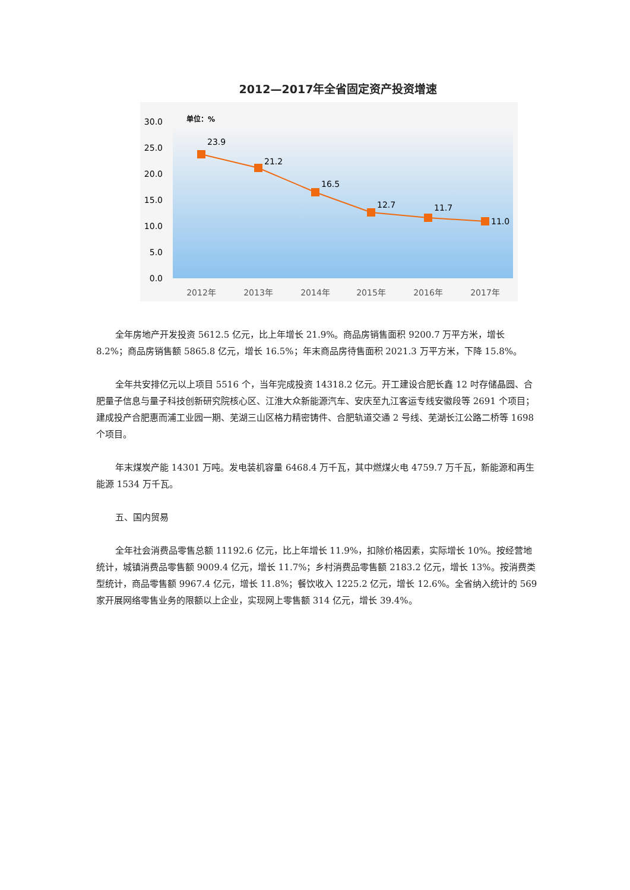2012—2017年全省固定资产投资增速
单位：%
30.0
25.0
20.0
15.0
10.0
5.0
0.0
23.9
21.2
16.5
12.7
11.7
11.0
2012年
2013年
2014年
2015年
2016年
2017年
全年房地产开发投资 5612.5 亿元，比上年增长 21.9%。商品房销售面积 9200.7 万平方米，增长 8.2%；商品房销售额 5865.8 亿元，增长 16.5%；年末商品房待售面积 2021.3 万平方米，下降 15.8%。
全年共安排亿元以上项目 5516 个，当年完成投资 14318.2 亿元。开工建设合肥长鑫 12 吋存储晶圆、合肥量子信息与量子科技创新研究院核心区、江淮大众新能源汽车、安庆至九江客运专线安徽段等 2691 个项目；建成投产合肥惠而浦工业园一期、芜湖三山区格力精密铸件、合肥轨道交通 2 号线、芜湖长江公路二桥等 1698 个项目。
年末煤炭产能 14301 万吨。发电装机容量 6468.4 万千瓦，其中燃煤火电 4759.7 万千瓦，新能源和再生能源 1534 万千瓦。
五、国内贸易
全年社会消费品零售总额 11192.6 亿元，比上年增长 11.9%，扣除价格因素，实际增长 10%。按经营地统计，城镇消费品零售额 9009.4 亿元，增长 11.7%；乡村消费品零售额 2183.2 亿元，增长 13%。按消费类型统计，商品零售额 9967.4 亿元，增长 11.8%；餐饮收入 1225.2 亿元，增长 12.6%。全省纳入统计的 569 家开展网络零售业务的限额以上企业，实现网上零售额 314 亿元，增长 39.4%。